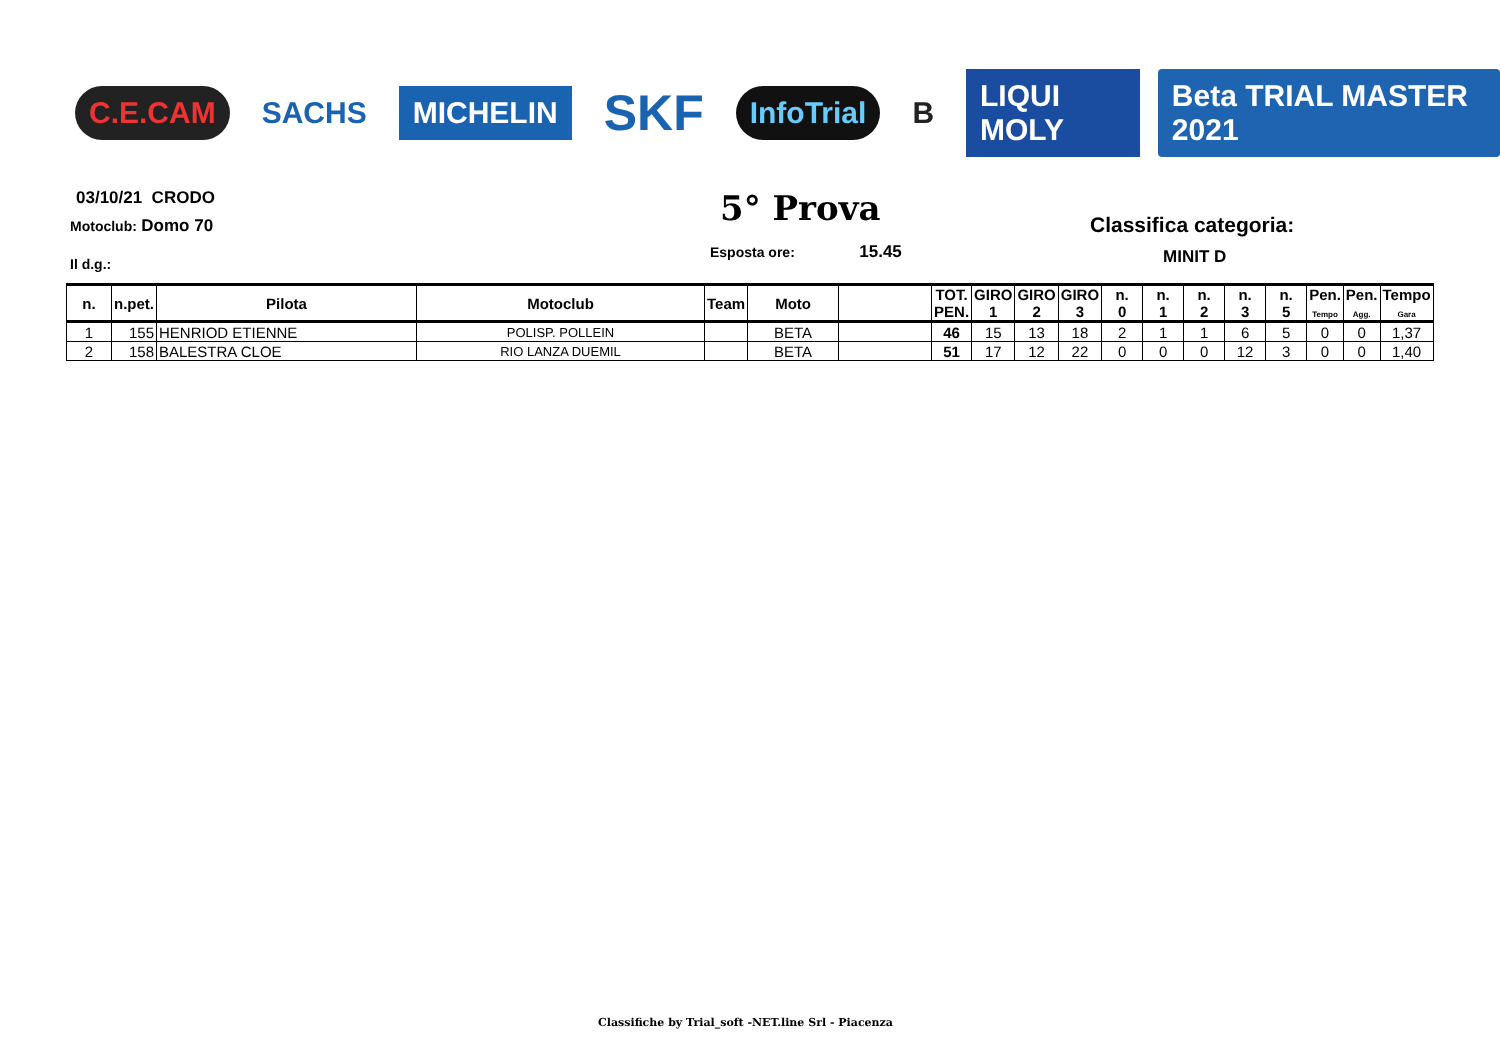C.E.CAM SACHS MICHELIN SKF InfoTrial B LIQUI MOLY Beta TRIAL MASTER 2021
03/10/21 CRODO
Motoclub: Domo 70
Il d.g.:
5° Prova
Esposta ore: 15.45
Classifica categoria:
MINIT D
| n. | n.pet. | Pilota | Motoclub | Team | Moto | | TOT. PEN. | GIRO 1 | GIRO 2 | GIRO 3 | n. 0 | n. 1 | n. 2 | n. 3 | n. 5 | Pen. Tempo | Pen. Agg. | Tempo Gara |
| --- | --- | --- | --- | --- | --- | --- | --- | --- | --- | --- | --- | --- | --- | --- | --- | --- | --- | --- |
| 1 | 155 | HENRIOD ETIENNE | POLISP. POLLEIN | | BETA | | 46 | 15 | 13 | 18 | 2 | 1 | 1 | 6 | 5 | 0 | 0 | 1,37 |
| 2 | 158 | BALESTRA CLOE | RIO LANZA DUEMIL | | BETA | | 51 | 17 | 12 | 22 | 0 | 0 | 0 | 12 | 3 | 0 | 0 | 1,40 |
Classifiche by Trial_soft -NET.line Srl - Piacenza